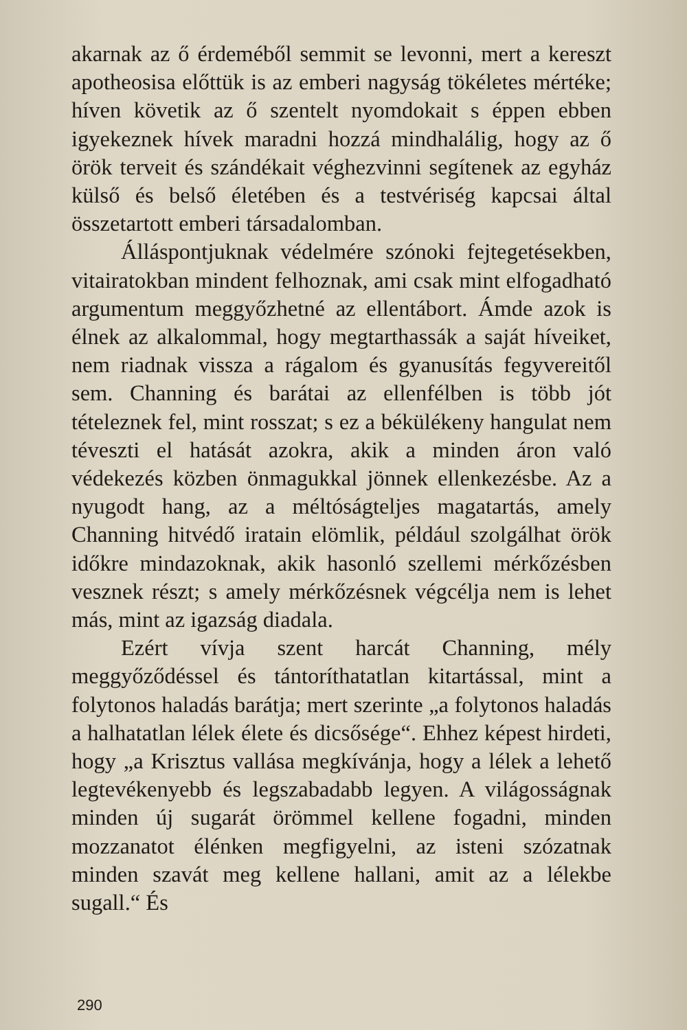akarnak az ő érdeméből semmit se levonni, mert a kereszt apotheosisa előttük is az emberi nagyság tökéletes mértéke; híven követik az ő szentelt nyomdokait s éppen ebben igyekeznek hívek maradni hozzá mindhalálig, hogy az ő örök terveit és szándékait véghezvinni segítenek az egyház külső és belső életében és a testvériség kapcsai által összetartott emberi társadalomban.
Álláspontjuknak védelmére szónoki fejtegetésekben, vitairatokban mindent felhoznak, ami csak mint elfogadható argumentum meggyőzhetné az ellentábort. Ámde azok is élnek az alkalommal, hogy megtarthassák a saját híveiket, nem riadnak vissza a rágalom és gyanusítás fegyvereitől sem. Channing és barátai az ellenfélben is több jót tételeznek fel, mint rosszat; s ez a béküléken­y hangulat nem téveszti el hatását azokra, akik a minden áron való védekezés közben önmagukkal jönnek ellenkezésbe. Az a nyugodt hang, az a méltóságteljes magatartás, amely Channing hitvédő iratain elömlik, például szolgálhat örök időkre mindazoknak, akik hasonló szellemi mérkőzésben vesznek részt; s amely mérkőzésnek végcélja nem is lehet más, mint az igazság diadala.
Ezért vívja szent harcát Channing, mély meggyőződéssel és tántoríthatatlan kitartással, mint a folytonos haladás barátja; mert szerinte „a folytonos haladás a halhatatlan lélek élete és dicsősége“. Ehhez képest hirdeti, hogy „a Krisztus vallása megkívánja, hogy a lélek a lehető legtevékenyebb és legszabadabb legyen. A világosságnak minden új sugarát örömmel kellene fogadni, minden mozzanatot élénken megfigyelni, az isteni szózatnak minden szavát meg kellene hallani, amit az a lélekbe sugall.“ És
290